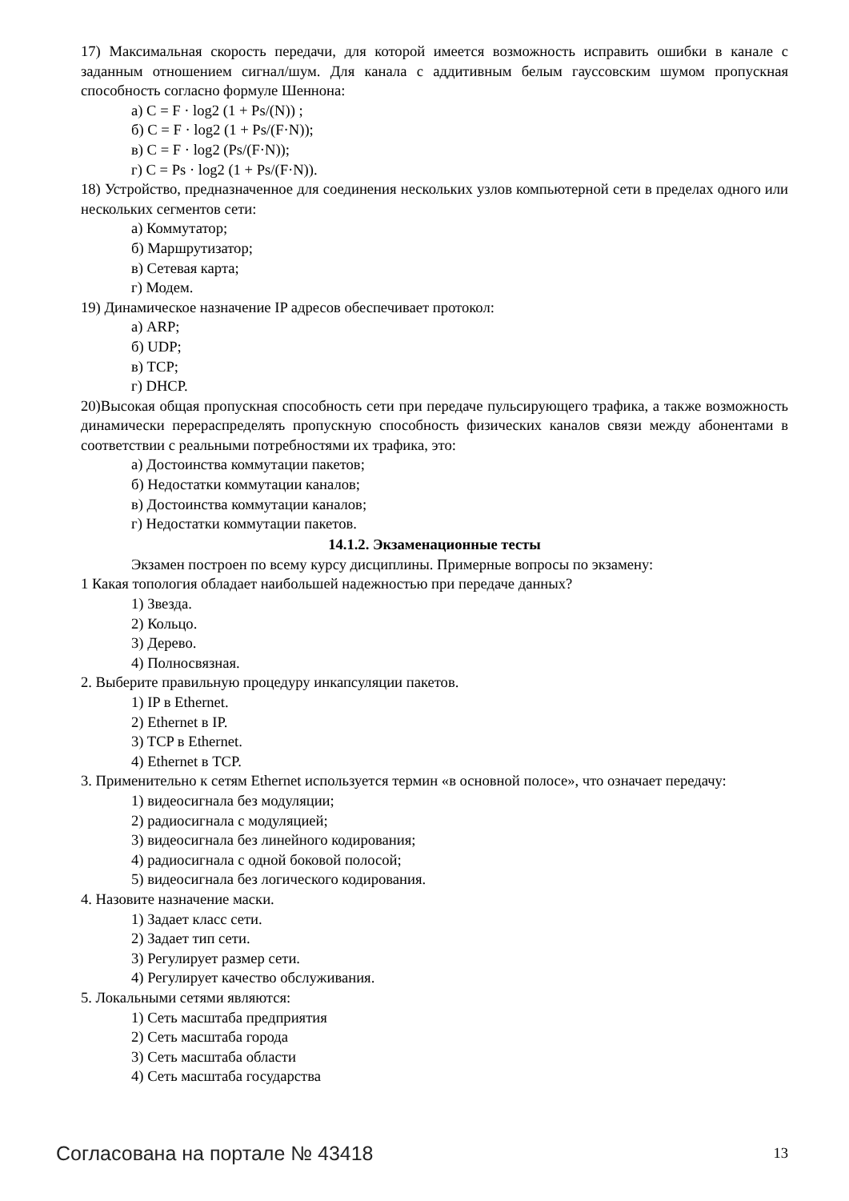17) Максимальная скорость передачи, для которой имеется возможность исправить ошибки в канале с заданным отношением сигнал/шум. Для канала с аддитивным белым гауссовским шумом пропускная способность согласно формуле Шеннона:
а) C = F · log2 (1 + Ps/(N)) ;
б) C = F · log2 (1 + Ps/(F·N));
в) C = F · log2 (Ps/(F·N));
г) C = Ps · log2 (1 + Ps/(F·N)).
18) Устройство, предназначенное для соединения нескольких узлов компьютерной сети в пределах одного или нескольких сегментов сети:
а) Коммутатор;
б) Маршрутизатор;
в) Сетевая карта;
г) Модем.
19) Динамическое назначение IP адресов обеспечивает протокол:
а) ARP;
б) UDP;
в) TCP;
г) DHCP.
20)Высокая общая пропускная способность сети при передаче пульсирующего трафика, а также возможность динамически перераспределять пропускную способность физических каналов связи между абонентами в соответствии с реальными потребностями их трафика, это:
а) Достоинства коммутации пакетов;
б) Недостатки коммутации каналов;
в) Достоинства коммутации каналов;
г) Недостатки коммутации пакетов.
14.1.2. Экзаменационные тесты
Экзамен построен по всему курсу дисциплины. Примерные вопросы по экзамену:
1 Какая топология обладает наибольшей надежностью при передаче данных?
1) Звезда.
2) Кольцо.
3) Дерево.
4) Полносвязная.
2. Выберите правильную процедуру инкапсуляции пакетов.
1) IP в Ethernet.
2) Ethernet в IP.
3) TCP в Ethernet.
4) Ethernet в TCP.
3. Применительно к сетям Ethernet используется термин «в основной полосе», что означает передачу:
1) видеосигнала без модуляции;
2) радиосигнала с модуляцией;
3) видеосигнала без линейного кодирования;
4) радиосигнала с одной боковой полосой;
5) видеосигнала без логического кодирования.
4. Назовите назначение маски.
1) Задает класс сети.
2) Задает тип сети.
3) Регулирует размер сети.
4) Регулирует качество обслуживания.
5. Локальными сетями являются:
1) Сеть масштаба предприятия
2) Сеть масштаба города
3) Сеть масштаба области
4) Сеть масштаба государства
Согласована на портале № 43418 13